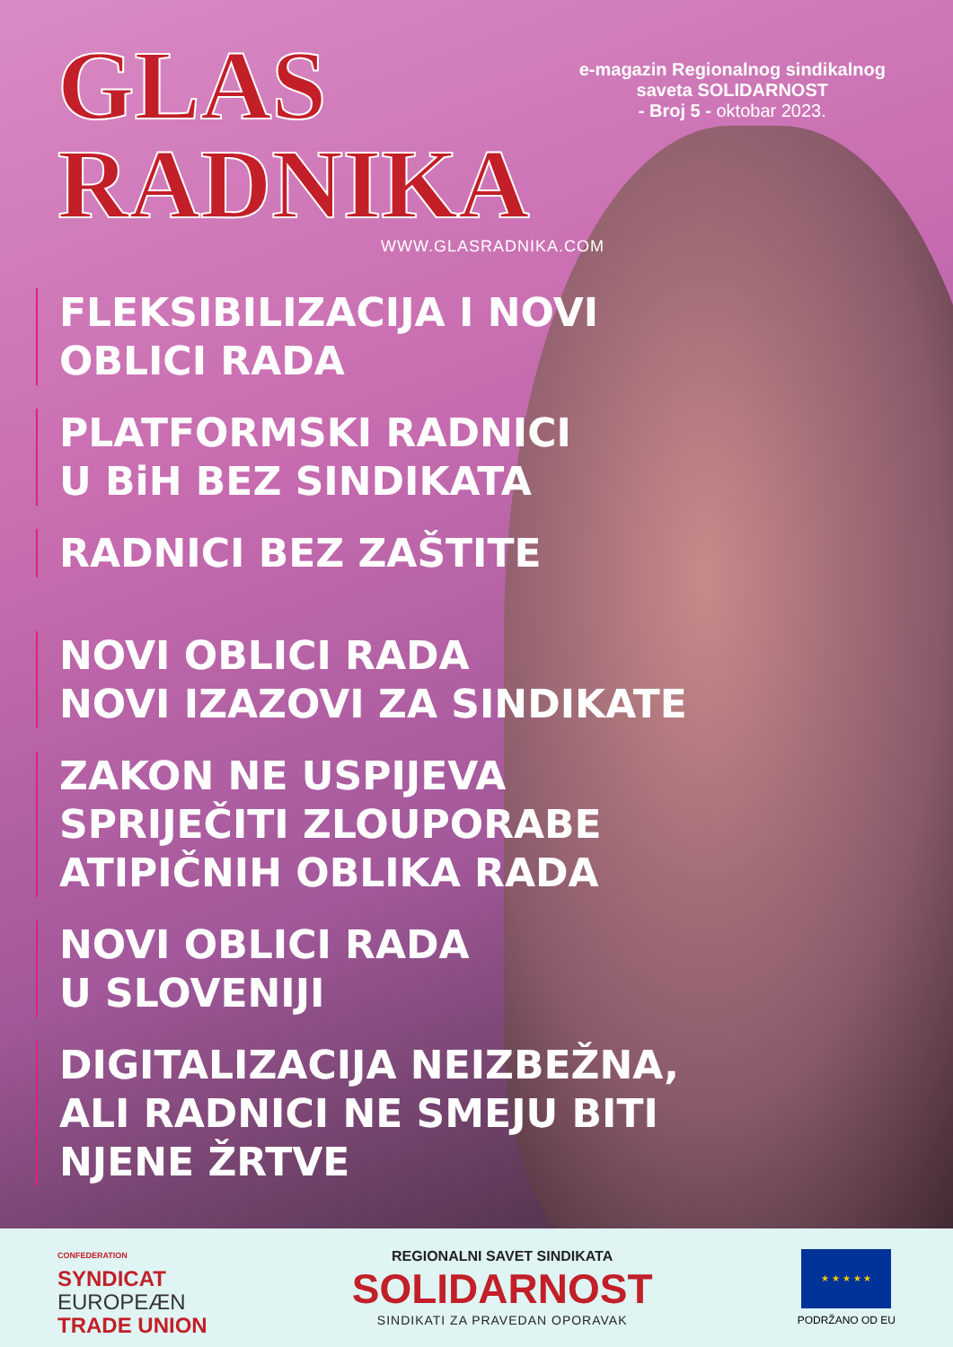GLAS
RADNIKA
e-magazin Regionalnog sindikalnog saveta SOLIDARNOST
- Broj 5 - oktobar 2023.
WWW.GLASRADNIKA.COM
FLEKSIBILIZACIJA I NOVI
OBLICI RADA
PLATFORMSKI RADNICI
U BiH BEZ SINDIKATA
RADNICI BEZ ZAŠTITE
NOVI OBLICI RADA
NOVI IZAZOVI ZA SINDIKATE
ZAKON NE USPIJEVA
SPRIJEČITI ZLOUPORABE
ATIPIČNIH OBLIKA RADA
NOVI OBLICI RADA
U SLOVENIJI
DIGITALIZACIJA NEIZBEŽNA,
ALI RADNICI NE SMEJU BITI
NJENE ŽRTVE
CONFEDERATION
SYNDICAT
EUROPEÆN
TRADE UNION
REGIONALNI SAVET SINDIKATA
SOLIDARNOST
SINDIKATI ZA PRAVEDAN OPORAVAK
★ ★ ★ ★ ★
PODRŽANO OD EU